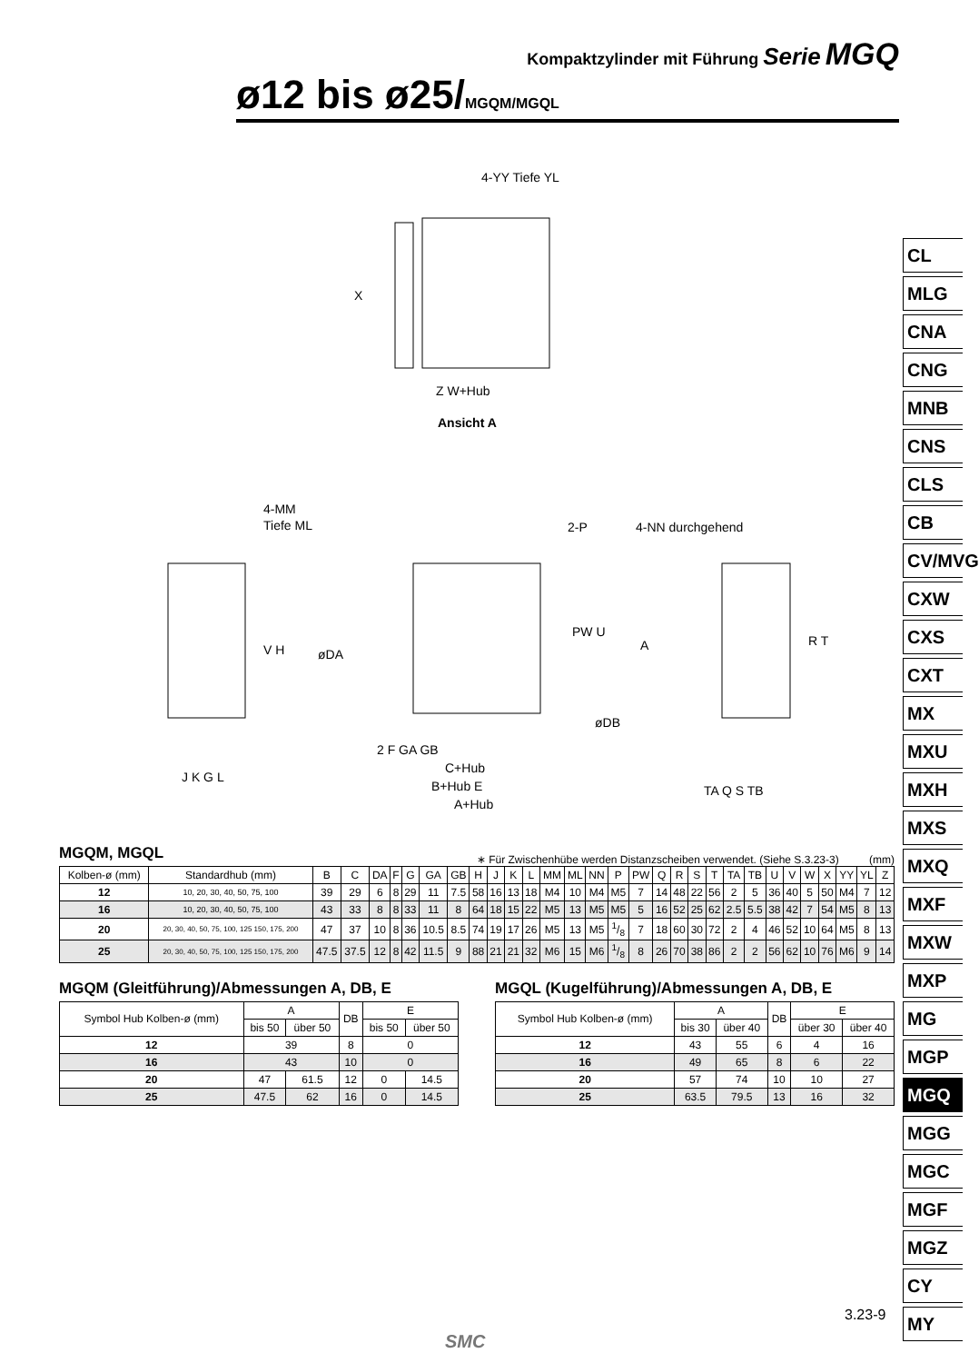Kompaktzylinder mit Führung Serie MGQ
ø12 bis ø25/MGQM/MGQL
4-YY Tiefe YL
Z W+Hub
Ansicht A
X
4-MM
Tiefe ML
V H
J K G L
2-P
øDA
PW U
A
øDB
2 F GA GB
C+Hub
B+Hub E
A+Hub
4-NN durchgehend
R T
TA Q S TB
CL
MLG
CNA
CNG
MNB
CNS
CLS
CB
CV/MVG
CXW
CXS
CXT
MX
MXU
MXH
MXS
MXQ
MXF
MXW
MXP
MG
MGP
MGQ
MGG
MGC
MGF
MGZ
CY
MY
MGQM, MGQL
∗ Für Zwischenhübe werden Distanzscheiben verwendet. (Siehe S.3.23-3) (mm)
| Kolben-ø (mm) | Standardhub (mm) | B | C | DA | F | G | GA | GB | H | J | K | L | MM | ML | NN | P | PW | Q | R | S | T | TA | TB | U | V | W | X | YY | YL | Z |
| --- | --- | --- | --- | --- | --- | --- | --- | --- | --- | --- | --- | --- | --- | --- | --- | --- | --- | --- | --- | --- | --- | --- | --- | --- | --- | --- | --- | --- | --- | --- |
| 12 | 10, 20, 30, 40, 50, 75, 100 | 39 | 29 | 6 | 8 | 29 | 11 | 7.5 | 58 | 16 | 13 | 18 | M4 | 10 | M4 | M5 | 7 | 14 | 48 | 22 | 56 | 2 | 5 | 36 | 40 | 5 | 50 | M4 | 7 | 12 |
| 16 | 10, 20, 30, 40, 50, 75, 100 | 43 | 33 | 8 | 8 | 33 | 11 | 8 | 64 | 18 | 15 | 22 | M5 | 13 | M5 | M5 | 5 | 16 | 52 | 25 | 62 | 2.5 | 5.5 | 38 | 42 | 7 | 54 | M5 | 8 | 13 |
| 20 | 20, 30, 40, 50, 75, 100, 125 150, 175, 200 | 47 | 37 | 10 | 8 | 36 | 10.5 | 8.5 | 74 | 19 | 17 | 26 | M5 | 13 | M5 | 1/8 | 7 | 18 | 60 | 30 | 72 | 2 | 4 | 46 | 52 | 10 | 64 | M5 | 8 | 13 |
| 25 | 20, 30, 40, 50, 75, 100, 125 150, 175, 200 | 47.5 | 37.5 | 12 | 8 | 42 | 11.5 | 9 | 88 | 21 | 21 | 32 | M6 | 15 | M6 | 1/8 | 8 | 26 | 70 | 38 | 86 | 2 | 2 | 56 | 62 | 10 | 76 | M6 | 9 | 14 |
MGQM (Gleitführung)/Abmessungen A, DB, E
| Symbol Hub Kolben-ø (mm) | A | | DB | E | |
| --- | --- | --- | --- | --- | --- |
| | bis 50 | über 50 | | bis 50 | über 50 |
| 12 | 39 | | 8 | 0 | |
| 16 | 43 | | 10 | 0 | |
| 20 | 47 | 61.5 | 12 | 0 | 14.5 |
| 25 | 47.5 | 62 | 16 | 0 | 14.5 |
MGQL (Kugelführung)/Abmessungen A, DB, E
| Symbol Hub Kolben-ø (mm) | A | | DB | E | |
| --- | --- | --- | --- | --- | --- |
| | bis 30 | über 40 | | über 30 | über 40 |
| 12 | 43 | 55 | 6 | 4 | 16 |
| 16 | 49 | 65 | 8 | 6 | 22 |
| 20 | 57 | 74 | 10 | 10 | 27 |
| 25 | 63.5 | 79.5 | 13 | 16 | 32 |
3.23-9
SMC